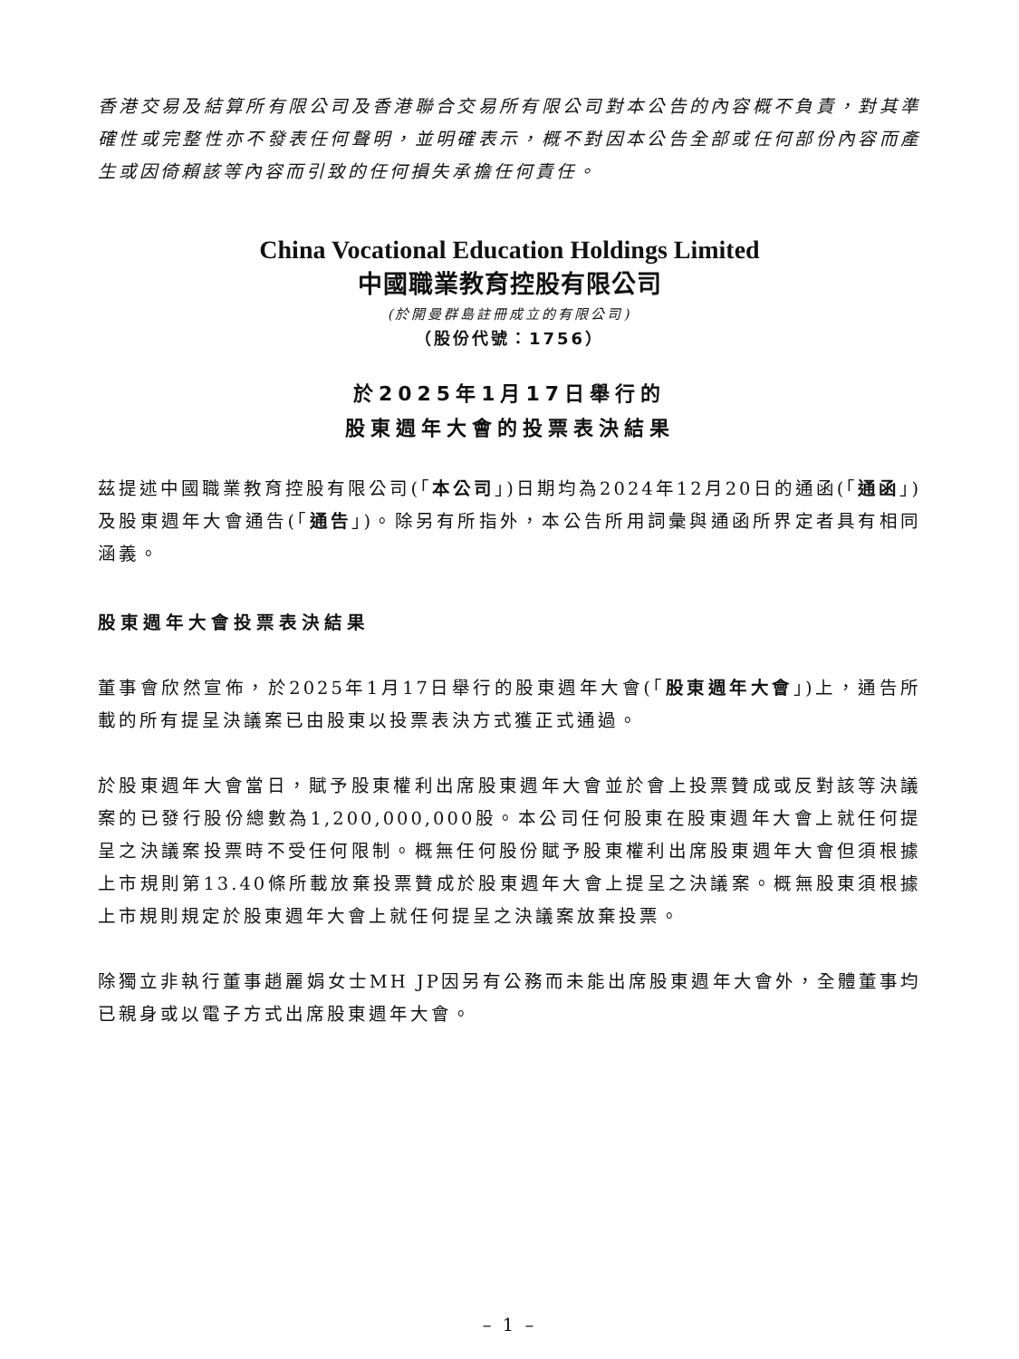香港交易及結算所有限公司及香港聯合交易所有限公司對本公告的內容概不負責，對其準確性或完整性亦不發表任何聲明，並明確表示，概不對因本公告全部或任何部份內容而產生或因倚賴該等內容而引致的任何損失承擔任何責任。
China Vocational Education Holdings Limited
中國職業教育控股有限公司
(於開曼群島註冊成立的有限公司)
（股份代號：1756）
於2025年1月17日舉行的
股東週年大會的投票表決結果
茲提述中國職業教育控股有限公司(「本公司」)日期均為2024年12月20日的通函(「通函」)及股東週年大會通告(「通告」)。除另有所指外，本公告所用詞彙與通函所界定者具有相同涵義。
股東週年大會投票表決結果
董事會欣然宣佈，於2025年1月17日舉行的股東週年大會(「股東週年大會」)上，通告所載的所有提呈決議案已由股東以投票表決方式獲正式通過。
於股東週年大會當日，賦予股東權利出席股東週年大會並於會上投票贊成或反對該等決議案的已發行股份總數為1,200,000,000股。本公司任何股東在股東週年大會上就任何提呈之決議案投票時不受任何限制。概無任何股份賦予股東權利出席股東週年大會但須根據上市規則第13.40條所載放棄投票贊成於股東週年大會上提呈之決議案。概無股東須根據上市規則規定於股東週年大會上就任何提呈之決議案放棄投票。
除獨立非執行董事趙麗娟女士MH JP因另有公務而未能出席股東週年大會外，全體董事均已親身或以電子方式出席股東週年大會。
– 1 –